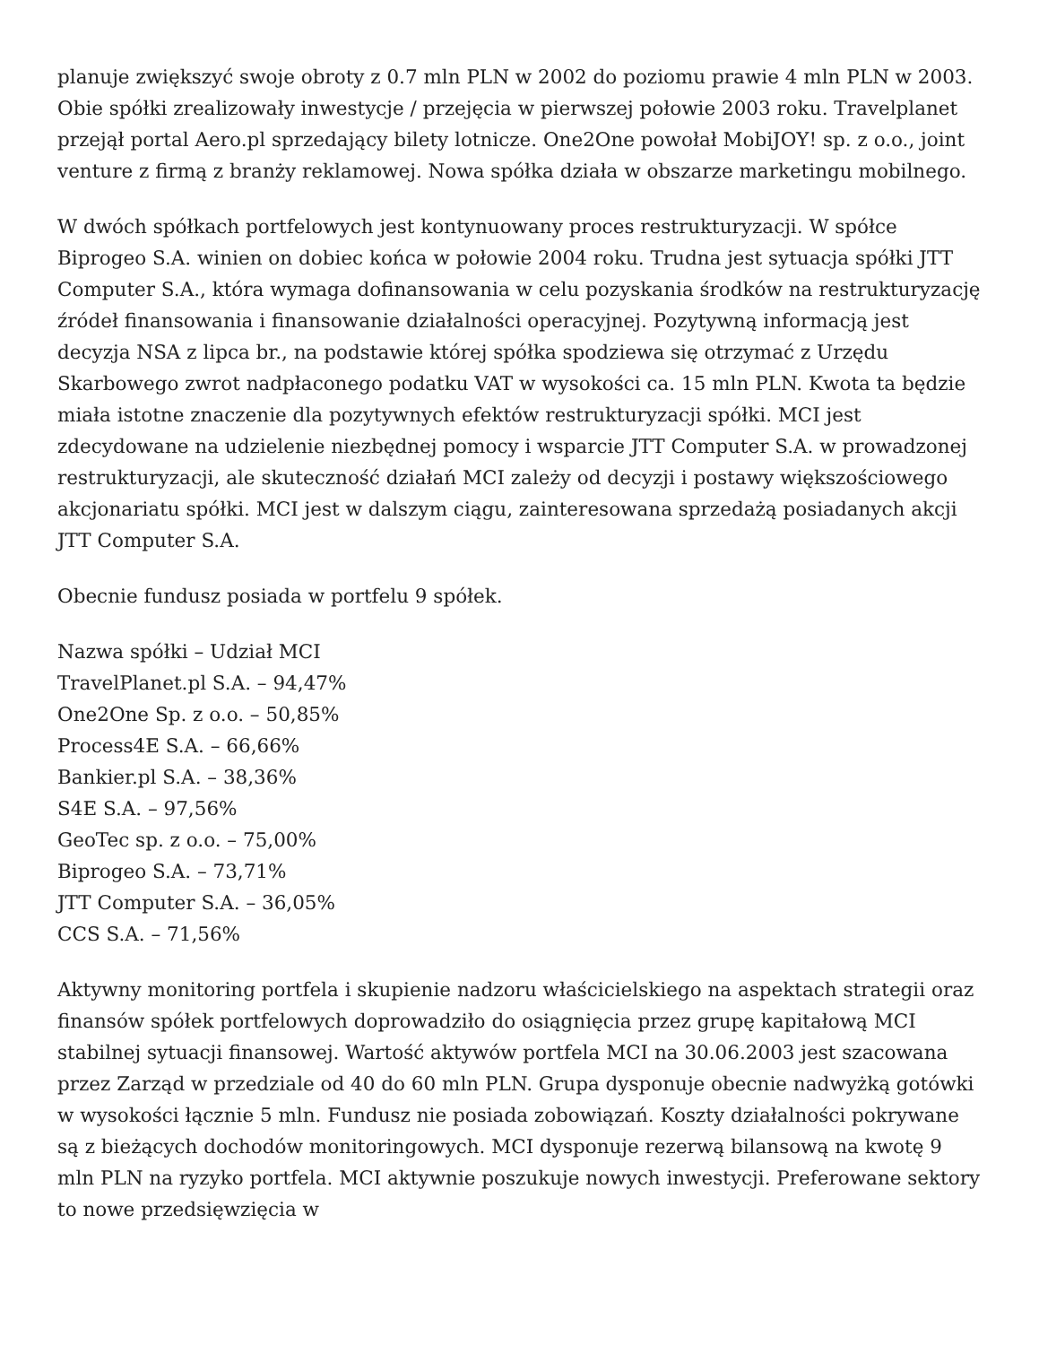planuje zwiększyć swoje obroty z 0.7 mln PLN w 2002 do poziomu prawie 4 mln PLN w 2003. Obie spółki zrealizowały inwestycje / przejęcia w pierwszej połowie 2003 roku. Travelplanet przejął portal Aero.pl sprzedający bilety lotnicze. One2One powołał MobiJOY! sp. z o.o., joint venture z firmą z branży reklamowej. Nowa spółka działa w obszarze marketingu mobilnego.
W dwóch spółkach portfelowych jest kontynuowany proces restrukturyzacji. W spółce Biprogeo S.A. winien on dobiec końca w połowie 2004 roku. Trudna jest sytuacja spółki JTT Computer S.A., która wymaga dofinansowania w celu pozyskania środków na restrukturyzację źródeł finansowania i finansowanie działalności operacyjnej. Pozytywną informacją jest decyzja NSA z lipca br., na podstawie której spółka spodziewa się otrzymać z Urzędu Skarbowego zwrot nadpłaconego podatku VAT w wysokości ca. 15 mln PLN. Kwota ta będzie miała istotne znaczenie dla pozytywnych efektów restrukturyzacji spółki. MCI jest zdecydowane na udzielenie niezbędnej pomocy i wsparcie JTT Computer S.A. w prowadzonej restrukturyzacji, ale skuteczność działań MCI zależy od decyzji i postawy większościowego akcjonariatu spółki. MCI jest w dalszym ciągu, zainteresowana sprzedażą posiadanych akcji JTT Computer S.A.
Obecnie fundusz posiada w portfelu 9 spółek.
Nazwa spółki – Udział MCI
TravelPlanet.pl S.A. – 94,47%
One2One Sp. z o.o. – 50,85%
Process4E S.A. – 66,66%
Bankier.pl S.A. – 38,36%
S4E S.A. – 97,56%
GeoTec sp. z o.o. – 75,00%
Biprogeo S.A. – 73,71%
JTT Computer S.A. – 36,05%
CCS S.A. – 71,56%
Aktywny monitoring portfela i skupienie nadzoru właścicielskiego na aspektach strategii oraz finansów spółek portfelowych doprowadziło do osiągnięcia przez grupę kapitałową MCI stabilnej sytuacji finansowej. Wartość aktywów portfela MCI na 30.06.2003 jest szacowana przez Zarząd w przedziale od 40 do 60 mln PLN. Grupa dysponuje obecnie nadwyżką gotówki w wysokości łącznie 5 mln. Fundusz nie posiada zobowiązań. Koszty działalności pokrywane są z bieżących dochodów monitoringowych. MCI dysponuje rezerwą bilansową na kwotę 9 mln PLN na ryzyko portfela. MCI aktywnie poszukuje nowych inwestycji. Preferowane sektory to nowe przedsięwzięcia w